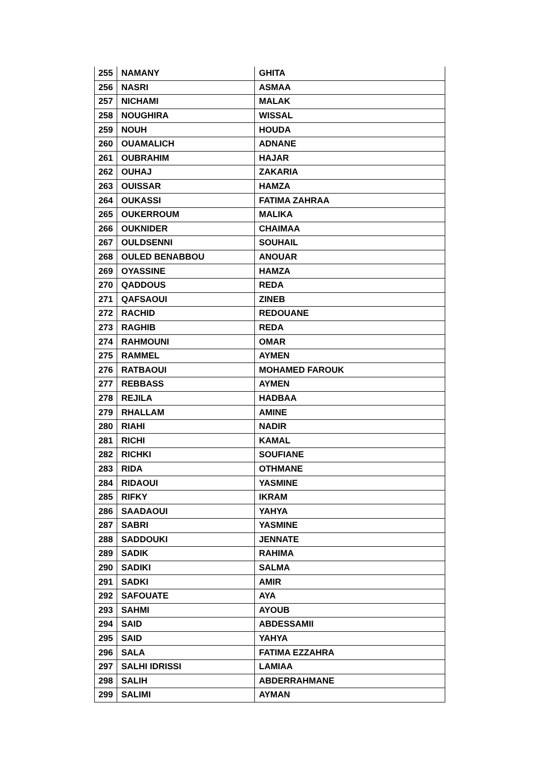| 255 | NAMANY | GHITA |
| 256 | NASRI | ASMAA |
| 257 | NICHAMI | MALAK |
| 258 | NOUGHIRA | WISSAL |
| 259 | NOUH | HOUDA |
| 260 | OUAMALICH | ADNANE |
| 261 | OUBRAHIM | HAJAR |
| 262 | OUHAJ | ZAKARIA |
| 263 | OUISSAR | HAMZA |
| 264 | OUKASSI | FATIMA ZAHRAA |
| 265 | OUKERROUM | MALIKA |
| 266 | OUKNIDER | CHAIMAA |
| 267 | OULDSENNI | SOUHAIL |
| 268 | OULED BENABBOU | ANOUAR |
| 269 | OYASSINE | HAMZA |
| 270 | QADDOUS | REDA |
| 271 | QAFSAOUI | ZINEB |
| 272 | RACHID | REDOUANE |
| 273 | RAGHIB | REDA |
| 274 | RAHMOUNI | OMAR |
| 275 | RAMMEL | AYMEN |
| 276 | RATBAOUI | MOHAMED FAROUK |
| 277 | REBBASS | AYMEN |
| 278 | REJILA | HADBAA |
| 279 | RHALLAM | AMINE |
| 280 | RIAHI | NADIR |
| 281 | RICHI | KAMAL |
| 282 | RICHKI | SOUFIANE |
| 283 | RIDA | OTHMANE |
| 284 | RIDAOUI | YASMINE |
| 285 | RIFKY | IKRAM |
| 286 | SAADAOUI | YAHYA |
| 287 | SABRI | YASMINE |
| 288 | SADDOUKI | JENNATE |
| 289 | SADIK | RAHIMA |
| 290 | SADIKI | SALMA |
| 291 | SADKI | AMIR |
| 292 | SAFOUATE | AYA |
| 293 | SAHMI | AYOUB |
| 294 | SAID | ABDESSAMII |
| 295 | SAID | YAHYA |
| 296 | SALA | FATIMA EZZAHRA |
| 297 | SALHI IDRISSI | LAMIAA |
| 298 | SALIH | ABDERRAHMANE |
| 299 | SALIMI | AYMAN |